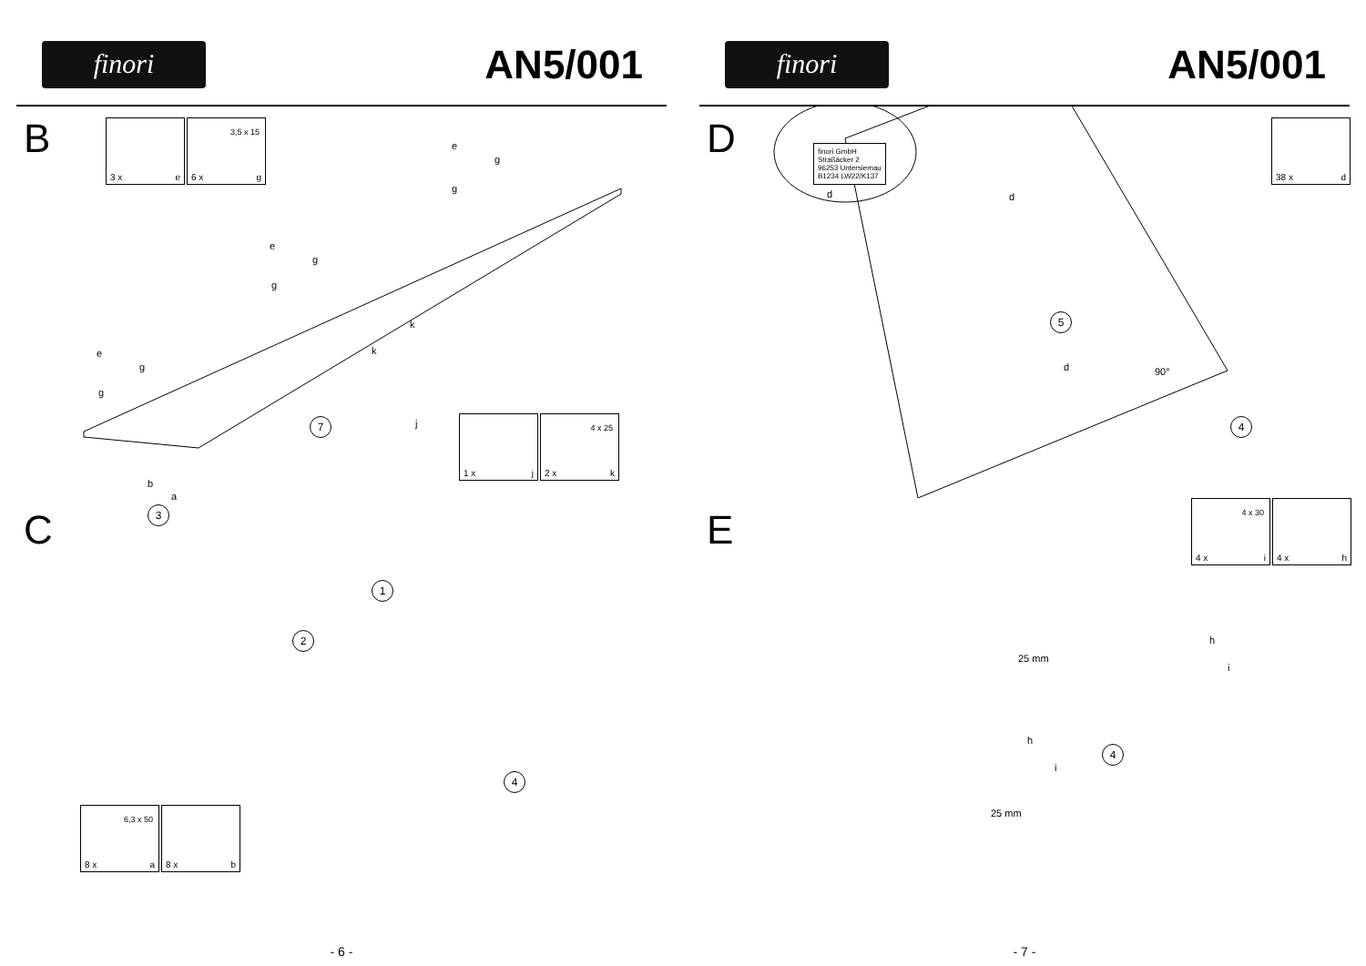finori
AN5/001
B 3 x e 3,5 x 15
6 x g
1 x j 4 x 25
2 x k
7
e
g
g
e
g
g
k
k
j
e
g
g
C 3
1
2
4
b
a
6,3 x 50
8 x a
8 x b
- 6 -
finori
AN5/001
D
finori GmbH
Straßäcker 2
96253 Untersiemau
B1234 LW22/K137
38 x d
5
4
90°
d d
d
E
4 x 30
4 x i
4 x h
25 mm
25 mm
4
h
i
h
i
- 7 -